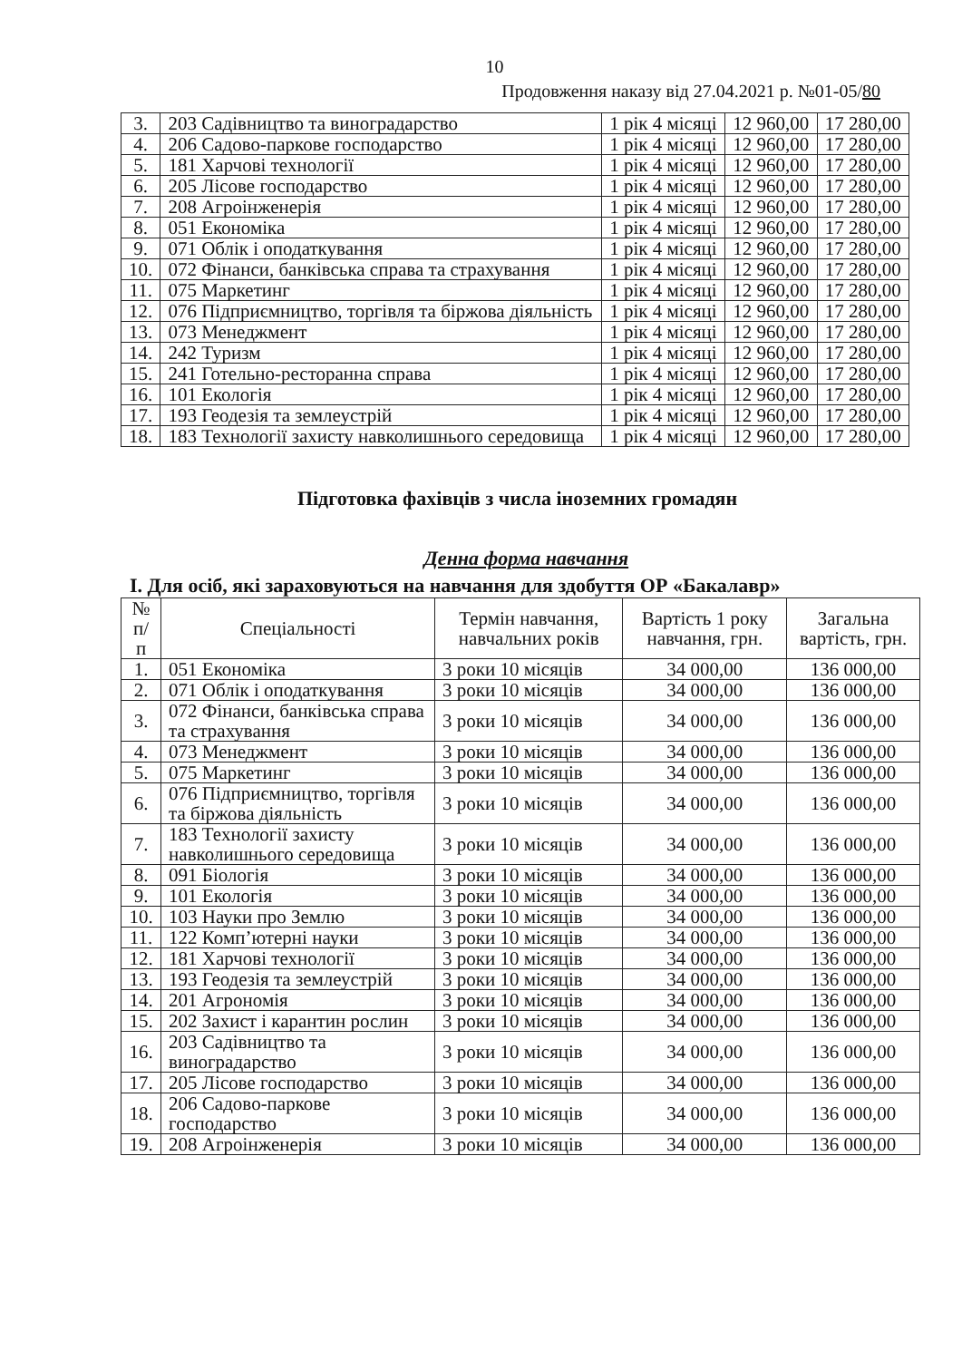10
Продовження наказу від 27.04.2021 р. №01-05/80
| 3. | 203 Садівництво та виноградарство | 1 рік 4 місяці | 12 960,00 | 17 280,00 |
| 4. | 206 Садово-паркове господарство | 1 рік 4 місяці | 12 960,00 | 17 280,00 |
| 5. | 181 Харчові технології | 1 рік 4 місяці | 12 960,00 | 17 280,00 |
| 6. | 205 Лісове господарство | 1 рік 4 місяці | 12 960,00 | 17 280,00 |
| 7. | 208 Агроінженерія | 1 рік 4 місяці | 12 960,00 | 17 280,00 |
| 8. | 051 Економіка | 1 рік 4 місяці | 12 960,00 | 17 280,00 |
| 9. | 071 Облік і оподаткування | 1 рік 4 місяці | 12 960,00 | 17 280,00 |
| 10. | 072 Фінанси, банківська справа та страхування | 1 рік 4 місяці | 12 960,00 | 17 280,00 |
| 11. | 075 Маркетинг | 1 рік 4 місяці | 12 960,00 | 17 280,00 |
| 12. | 076 Підприємництво, торгівля та біржова діяльність | 1 рік 4 місяці | 12 960,00 | 17 280,00 |
| 13. | 073 Менеджмент | 1 рік 4 місяці | 12 960,00 | 17 280,00 |
| 14. | 242 Туризм | 1 рік 4 місяці | 12 960,00 | 17 280,00 |
| 15. | 241 Готельно-ресторанна справа | 1 рік 4 місяці | 12 960,00 | 17 280,00 |
| 16. | 101 Екологія | 1 рік 4 місяці | 12 960,00 | 17 280,00 |
| 17. | 193 Геодезія та землеустрій | 1 рік 4 місяці | 12 960,00 | 17 280,00 |
| 18. | 183 Технології захисту навколишнього середовища | 1 рік 4 місяці | 12 960,00 | 17 280,00 |
Підготовка фахівців з числа іноземних громадян
Денна форма навчання
І. Для осіб, які зараховуються на навчання для здобуття ОР «Бакалавр»
| № п/п | Спеціальності | Термін навчання, навчальних років | Вартість 1 року навчання, грн. | Загальна вартість, грн. |
| --- | --- | --- | --- | --- |
| 1. | 051 Економіка | 3 роки 10 місяців | 34 000,00 | 136 000,00 |
| 2. | 071 Облік і оподаткування | 3 роки 10 місяців | 34 000,00 | 136 000,00 |
| 3. | 072 Фінанси, банківська справа та страхування | 3 роки 10 місяців | 34 000,00 | 136 000,00 |
| 4. | 073 Менеджмент | 3 роки 10 місяців | 34 000,00 | 136 000,00 |
| 5. | 075 Маркетинг | 3 роки 10 місяців | 34 000,00 | 136 000,00 |
| 6. | 076 Підприємництво, торгівля та біржова діяльність | 3 роки 10 місяців | 34 000,00 | 136 000,00 |
| 7. | 183 Технології захисту навколишнього середовища | 3 роки 10 місяців | 34 000,00 | 136 000,00 |
| 8. | 091 Біологія | 3 роки 10 місяців | 34 000,00 | 136 000,00 |
| 9. | 101 Екологія | 3 роки 10 місяців | 34 000,00 | 136 000,00 |
| 10. | 103 Науки про Землю | 3 роки 10 місяців | 34 000,00 | 136 000,00 |
| 11. | 122 Комп’ютерні науки | 3 роки 10 місяців | 34 000,00 | 136 000,00 |
| 12. | 181 Харчові технології | 3 роки 10 місяців | 34 000,00 | 136 000,00 |
| 13. | 193 Геодезія та землеустрій | 3 роки 10 місяців | 34 000,00 | 136 000,00 |
| 14. | 201 Агрономія | 3 роки 10 місяців | 34 000,00 | 136 000,00 |
| 15. | 202 Захист і карантин рослин | 3 роки 10 місяців | 34 000,00 | 136 000,00 |
| 16. | 203 Садівництво та виноградарство | 3 роки 10 місяців | 34 000,00 | 136 000,00 |
| 17. | 205 Лісове господарство | 3 роки 10 місяців | 34 000,00 | 136 000,00 |
| 18. | 206 Садово-паркове господарство | 3 роки 10 місяців | 34 000,00 | 136 000,00 |
| 19. | 208 Агроінженерія | 3 роки 10 місяців | 34 000,00 | 136 000,00 |